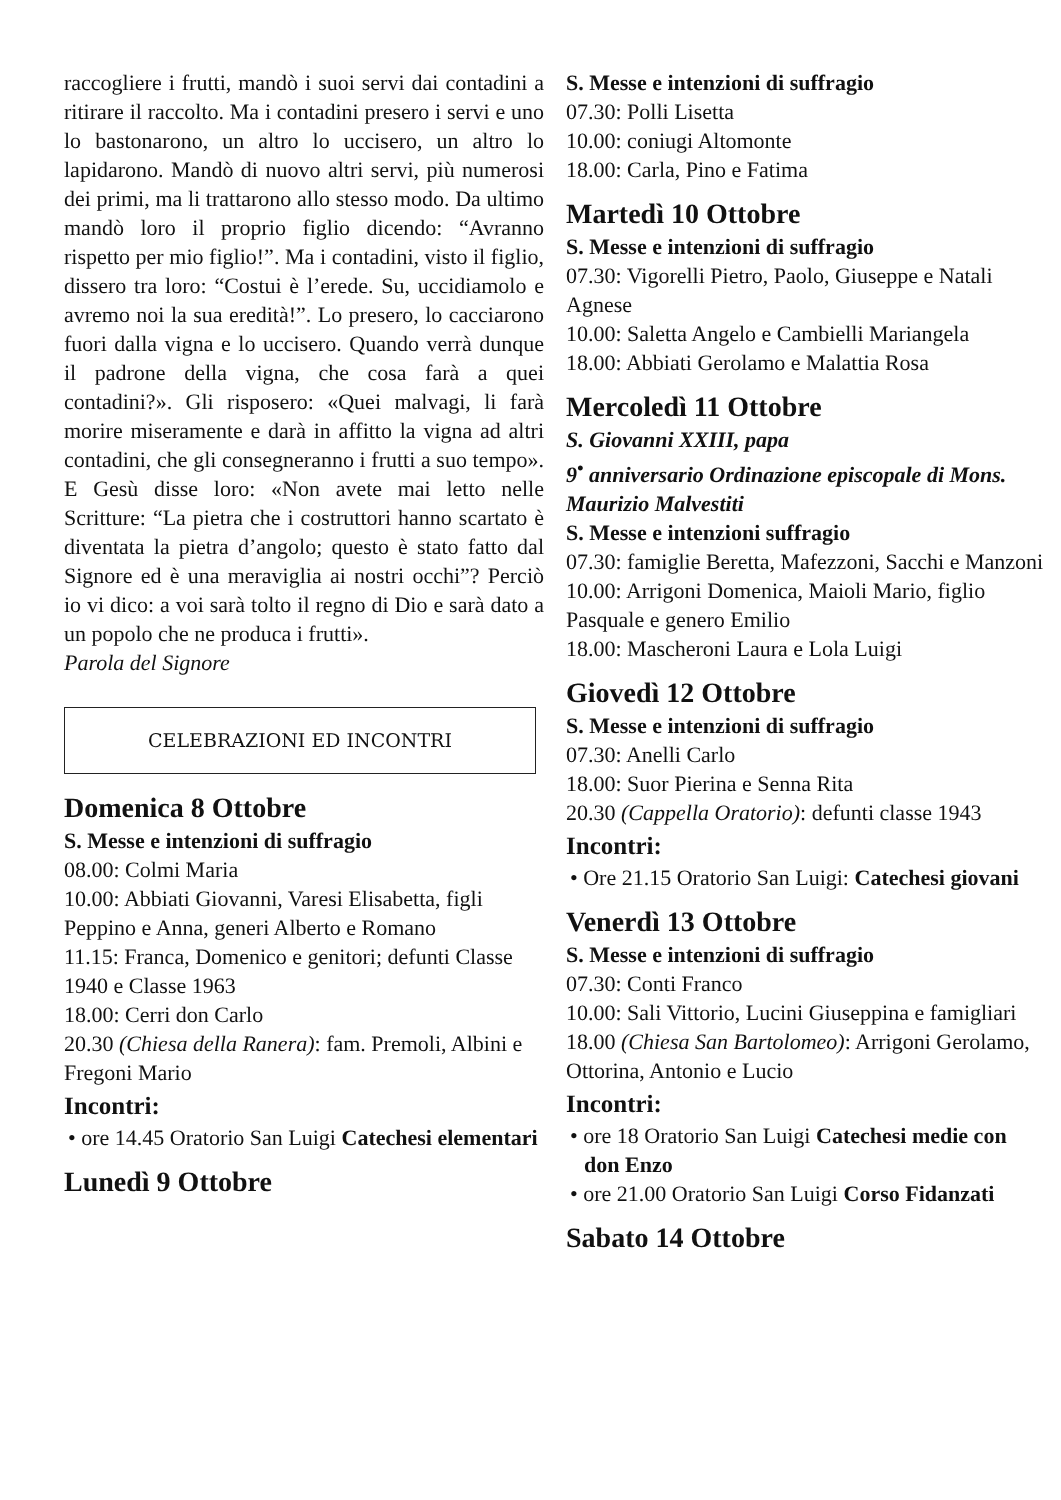raccogliere i frutti, mandò i suoi servi dai contadini a ritirare il raccolto. Ma i contadini presero i servi e uno lo bastonarono, un altro lo uccisero, un altro lo lapidarono. Mandò di nuovo altri servi, più numerosi dei primi, ma li trattarono allo stesso modo. Da ultimo mandò loro il proprio figlio dicendo: “Avranno rispetto per mio figlio!”. Ma i contadini, visto il figlio, dissero tra loro: “Costui è l’erede. Su, uccidiamolo e avremo noi la sua eredità!”. Lo presero, lo cacciarono fuori dalla vigna e lo uccisero. Quando verrà dunque il padrone della vigna, che cosa farà a quei contadini?». Gli risposero: «Quei malvagi, li farà morire miseramente e darà in affitto la vigna ad altri contadini, che gli consegneranno i frutti a suo tempo». E Gesù disse loro: «Non avete mai letto nelle Scritture: “La pietra che i costruttori hanno scartato è diventata la pietra d’angolo; questo è stato fatto dal Signore ed è una meraviglia ai nostri occhi”? Perciò io vi dico: a voi sarà tolto il regno di Dio e sarà dato a un popolo che ne produca i frutti».
Parola del Signore
CELEBRAZIONI ED INCONTRI
Domenica 8 Ottobre
S. Messe e intenzioni di suffragio
08.00: Colmi Maria
10.00: Abbiati Giovanni, Varesi Elisabetta, figli Peppino e Anna, generi Alberto e Romano
11.15: Franca, Domenico e genitori; defunti Classe 1940 e Classe 1963
18.00: Cerri don Carlo
20.30 (Chiesa della Ranera): fam. Premoli, Albini e Fregoni Mario
Incontri:
• ore 14.45 Oratorio San Luigi Catechesi elementari
Lunedì 9 Ottobre
S. Messe e intenzioni di suffragio
07.30: Polli Lisetta
10.00: coniugi Altomonte
18.00: Carla, Pino e Fatima
Martedì 10 Ottobre
S. Messe e intenzioni di suffragio
07.30: Vigorelli Pietro, Paolo, Giuseppe e Natali Agnese
10.00: Saletta Angelo e Cambielli Mariangela
18.00: Abbiati Gerolamo e Malattia Rosa
Mercoledì 11 Ottobre
S. Giovanni XXIII, papa
9<sup>•</sup> anniversario Ordinazione episcopale di Mons. Maurizio Malvestiti
S. Messe e intenzioni suffragio
07.30: famiglie Beretta, Mafezzoni, Sacchi e Manzoni
10.00: Arrigoni Domenica, Maioli Mario, figlio Pasquale e genero Emilio
18.00: Mascheroni Laura e Lola Luigi
Giovedì 12 Ottobre
S. Messe e intenzioni di suffragio
07.30: Anelli Carlo
18.00: Suor Pierina e Senna Rita
20.30 (Cappella Oratorio): defunti classe 1943
Incontri:
• Ore 21.15 Oratorio San Luigi: Catechesi giovani
Venerdì 13 Ottobre
S. Messe e intenzioni di suffragio
07.30: Conti Franco
10.00: Sali Vittorio, Lucini Giuseppina e famigliari
18.00 (Chiesa San Bartolomeo): Arrigoni Gerolamo, Ottorina, Antonio e Lucio
Incontri:
• ore 18 Oratorio San Luigi Catechesi medie con don Enzo
• ore 21.00 Oratorio San Luigi Corso Fidanzati
Sabato 14 Ottobre